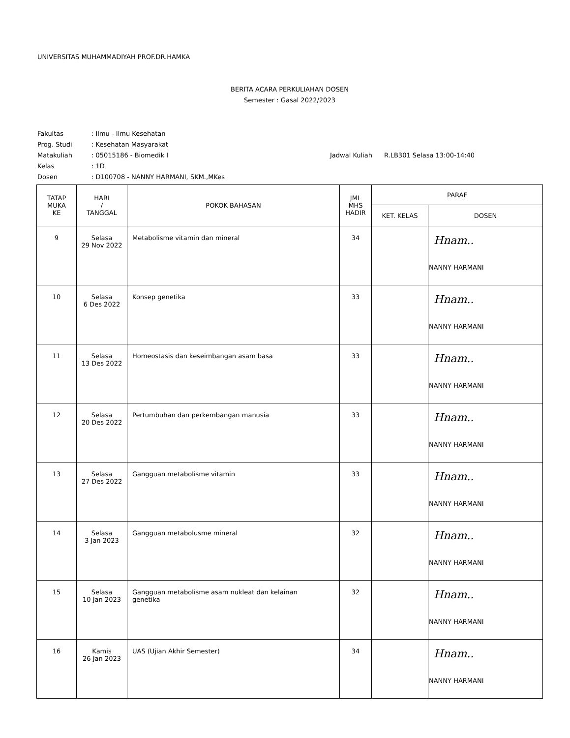UNIVERSITAS MUHAMMADIYAH PROF.DR.HAMKA
BERITA ACARA PERKULIAHAN DOSEN
Semester : Gasal 2022/2023
Fakultas: Ilmu - Ilmu Kesehatan
Prog. Studi: Kesehatan Masyarakat
Matakuliah: 05015186 - Biomedik I Jadwal Kuliah R.LB301 Selasa 13:00-14:40
Kelas: 1D
Dosen: D100708 - NANNY HARMANI, SKM.,MKes
| TATAP MUKA KE | HARI / TANGGAL | POKOK BAHASAN | JML MHS HADIR | PARAF | |
| --- | --- | --- | --- | --- | --- |
| | | | | KET. KELAS | DOSEN |
| 9 | Selasa 29 Nov 2022 | Metabolisme vitamin dan mineral | 34 | | Hnam.. NANNY HARMANI |
| 10 | Selasa 6 Des 2022 | Konsep genetika | 33 | | Hnam.. NANNY HARMANI |
| 11 | Selasa 13 Des 2022 | Homeostasis dan keseimbangan asam basa | 33 | | Hnam.. NANNY HARMANI |
| 12 | Selasa 20 Des 2022 | Pertumbuhan dan perkembangan manusia | 33 | | Hnam.. NANNY HARMANI |
| 13 | Selasa 27 Des 2022 | Gangguan metabolisme vitamin | 33 | | Hnam.. NANNY HARMANI |
| 14 | Selasa 3 Jan 2023 | Gangguan metabolusme mineral | 32 | | Hnam.. NANNY HARMANI |
| 15 | Selasa 10 Jan 2023 | Gangguan metabolisme asam nukleat dan kelainan genetika | 32 | | Hnam.. NANNY HARMANI |
| 16 | Kamis 26 Jan 2023 | UAS (Ujian Akhir Semester) | 34 | | Hnam.. NANNY HARMANI |